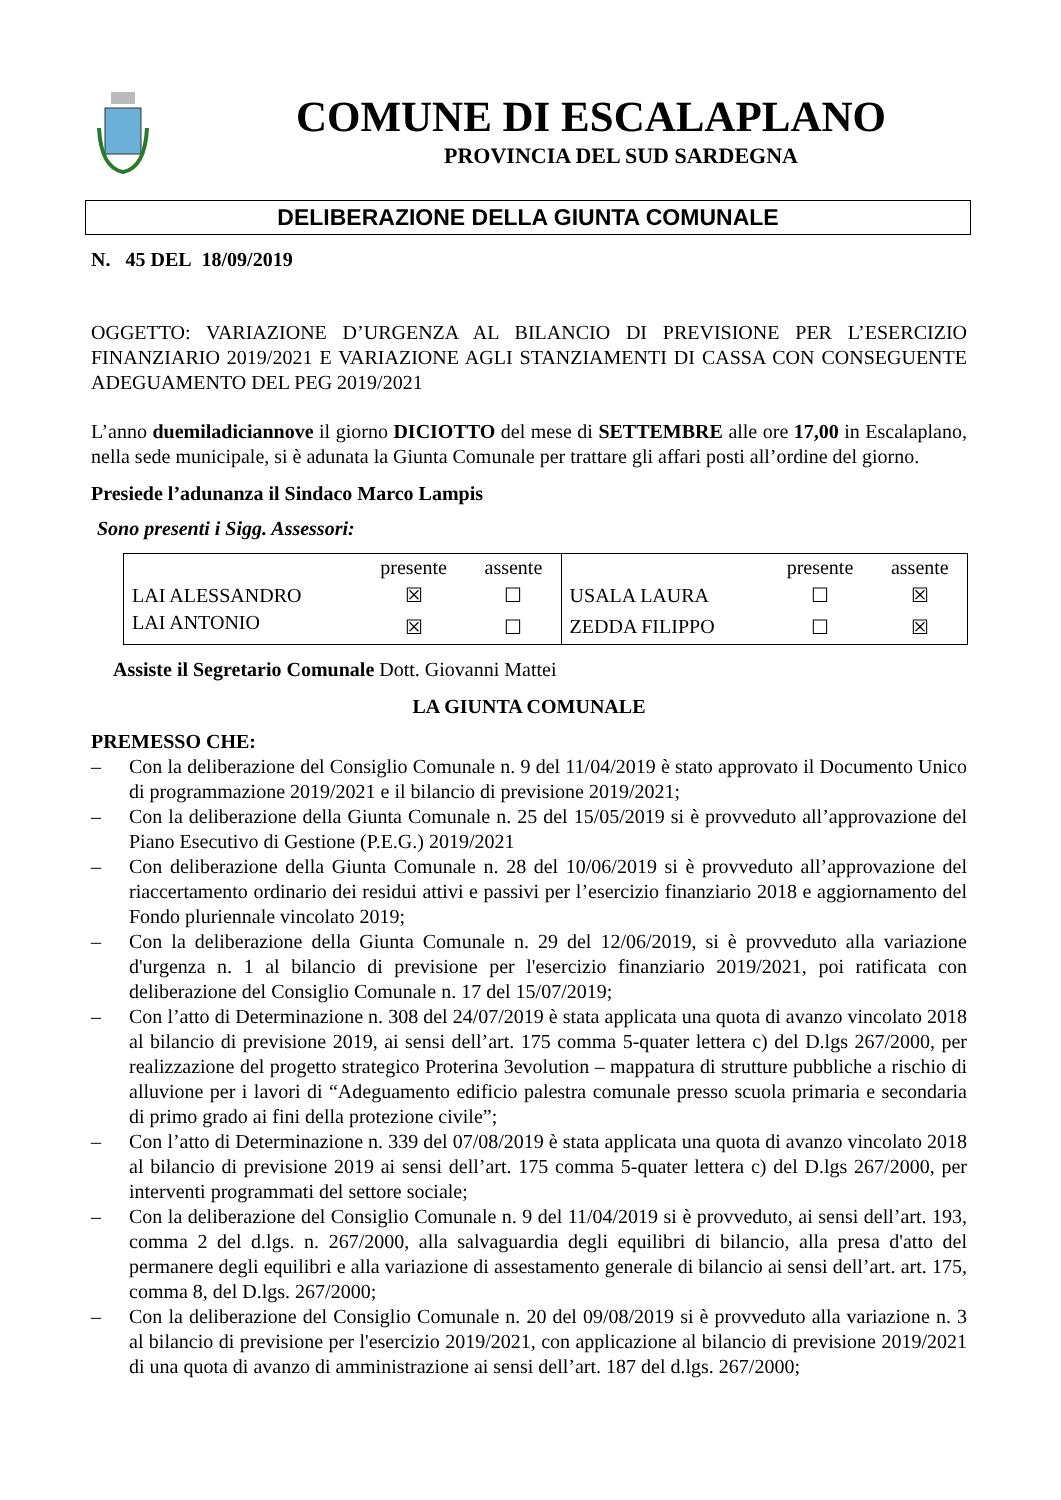COMUNE DI ESCALAPLANO
PROVINCIA DEL SUD SARDEGNA
DELIBERAZIONE DELLA GIUNTA COMUNALE
N. 45 DEL 18/09/2019
OGGETTO: VARIAZIONE D’URGENZA AL BILANCIO DI PREVISIONE PER L’ESERCIZIO FINANZIARIO 2019/2021 E VARIAZIONE AGLI STANZIAMENTI DI CASSA CON CONSEGUENTE ADEGUAMENTO DEL PEG 2019/2021
L’anno duemiladiciannove il giorno DICIOTTO del mese di SETTEMBRE alle ore 17,00 in Escalaplano, nella sede municipale, si è adunata la Giunta Comunale per trattare gli affari posti all’ordine del giorno.
Presiede l’adunanza il Sindaco Marco Lampis
Sono presenti i Sigg. Assessori:
| | presente | assente | | presente | assente |
| --- | --- | --- | --- | --- | --- |
| LAI ALESSANDRO | ☒ | ☐ | USALA LAURA | ☐ | ☒ |
| LAI ANTONIO | ☒ | ☐ | ZEDDA FILIPPO | ☐ | ☒ |
Assiste il Segretario Comunale Dott. Giovanni Mattei
LA GIUNTA COMUNALE
PREMESSO CHE:
– Con la deliberazione del Consiglio Comunale n. 9 del 11/04/2019 è stato approvato il Documento Unico di programmazione 2019/2021 e il bilancio di previsione 2019/2021;
– Con la deliberazione della Giunta Comunale n. 25 del 15/05/2019 si è provveduto all’approvazione del Piano Esecutivo di Gestione (P.E.G.) 2019/2021
– Con deliberazione della Giunta Comunale n. 28 del 10/06/2019 si è provveduto all’approvazione del riaccertamento ordinario dei residui attivi e passivi per l’esercizio finanziario 2018 e aggiornamento del Fondo pluriennale vincolato 2019;
– Con la deliberazione della Giunta Comunale n. 29 del 12/06/2019, si è provveduto alla variazione d'urgenza n. 1 al bilancio di previsione per l'esercizio finanziario 2019/2021, poi ratificata con deliberazione del Consiglio Comunale n. 17 del 15/07/2019;
– Con l’atto di Determinazione n. 308 del 24/07/2019 è stata applicata una quota di avanzo vincolato 2018 al bilancio di previsione 2019, ai sensi dell’art. 175 comma 5-quater lettera c) del D.lgs 267/2000, per realizzazione del progetto strategico Proterina 3evolution – mappatura di strutture pubbliche a rischio di alluvione per i lavori di “Adeguamento edificio palestra comunale presso scuola primaria e secondaria di primo grado ai fini della protezione civile”;
– Con l’atto di Determinazione n. 339 del 07/08/2019 è stata applicata una quota di avanzo vincolato 2018 al bilancio di previsione 2019 ai sensi dell’art. 175 comma 5-quater lettera c) del D.lgs 267/2000, per interventi programmati del settore sociale;
– Con la deliberazione del Consiglio Comunale n. 9 del 11/04/2019 si è provveduto, ai sensi dell’art. 193, comma 2 del d.lgs. n. 267/2000, alla salvaguardia degli equilibri di bilancio, alla presa d'atto del permanere degli equilibri e alla variazione di assestamento generale di bilancio ai sensi dell’art. art. 175, comma 8, del D.lgs. 267/2000;
– Con la deliberazione del Consiglio Comunale n. 20 del 09/08/2019 si è provveduto alla variazione n. 3 al bilancio di previsione per l'esercizio 2019/2021, con applicazione al bilancio di previsione 2019/2021 di una quota di avanzo di amministrazione ai sensi dell’art. 187 del d.lgs. 267/2000;